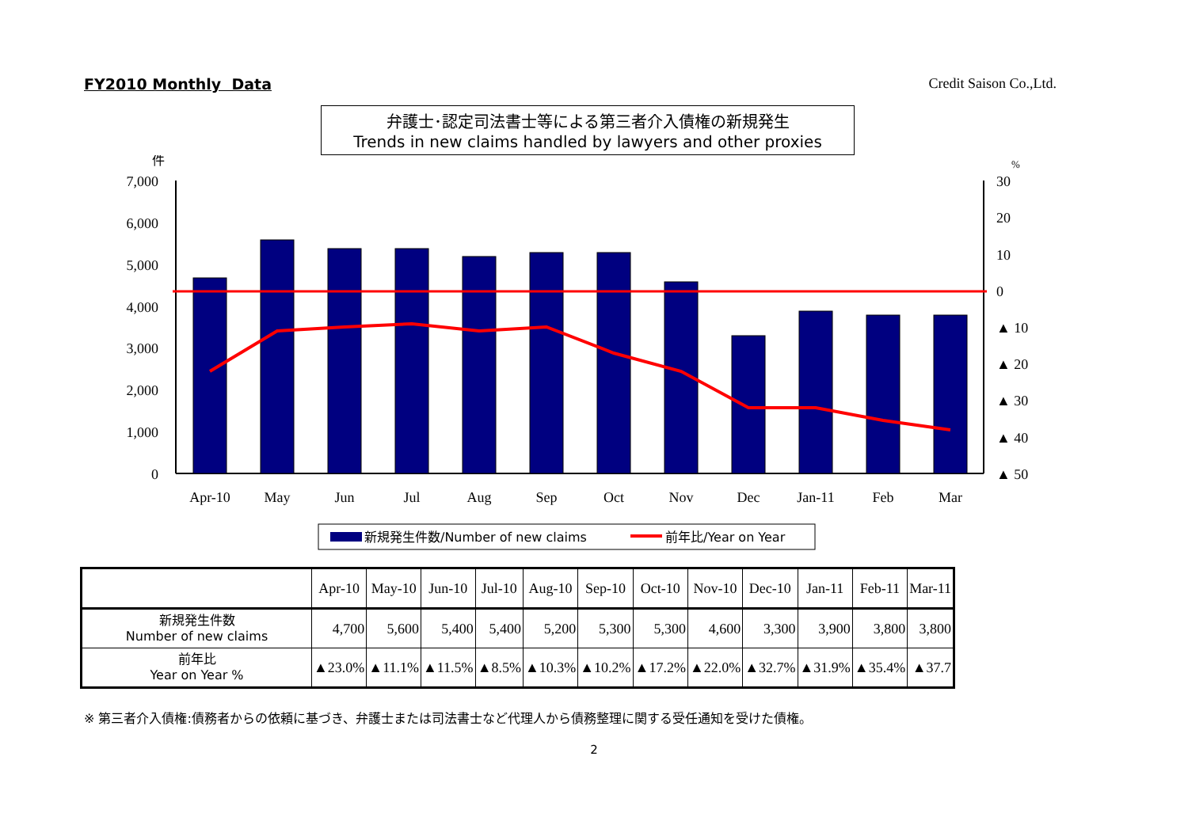FY2010 Monthly Data Credit Saison Co.,Ltd.
弁護士･認定司法書士等による第三者介入債権の新規発生
Trends in new claims handled by lawyers and other proxies
件
%
7,000
6,000
5,000
4,000
3,000
2,000
1,000
0
30
20
10
0
▲ 10
▲ 20
▲ 30
▲ 40
▲ 50
Apr-10
May
Jun
Jul
Aug
Sep
Oct
Nov
Dec
Jan-11
Feb
Mar
新規発生件数/Number of new claims
前年比/Year on Year
| | Apr-10 | May-10 | Jun-10 | Jul-10 | Aug-10 | Sep-10 | Oct-10 | Nov-10 | Dec-10 | Jan-11 | Feb-11 | Mar-11 |
| --- | --- | --- | --- | --- | --- | --- | --- | --- | --- | --- | --- | --- |
| 新規発生件数 Number of new claims | 4,700 | 5,600 | 5,400 | 5,400 | 5,200 | 5,300 | 5,300 | 4,600 | 3,300 | 3,900 | 3,800 | 3,800 |
| 前年比 Year on Year % | ▲23.0% | ▲11.1% | ▲11.5% | ▲8.5% | ▲10.3% | ▲10.2% | ▲17.2% | ▲22.0% | ▲32.7% | ▲31.9% | ▲35.4% | ▲37.7 |
※ 第三者介入債権:債務者からの依頼に基づき、弁護士または司法書士など代理人から債務整理に関する受任通知を受けた債権。
2